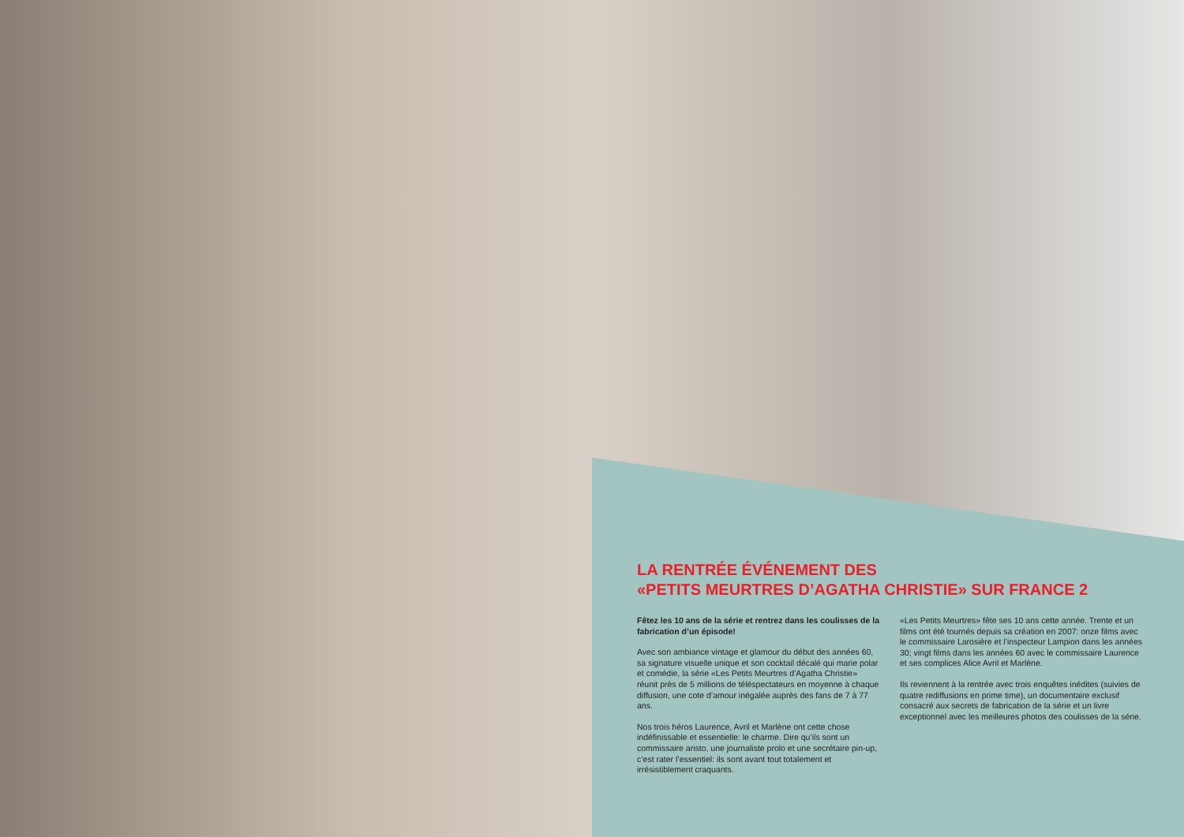LA RENTRÉE ÉVÉNEMENT DES
«PETITS MEURTRES D’AGATHA CHRISTIE» SUR FRANCE 2
Fêtez les 10 ans de la série et rentrez dans les coulisses de la fabrication d’un épisode!
Avec son ambiance vintage et glamour du début des années 60, sa signature visuelle unique et son cocktail décalé qui marie polar et comédie, la série «Les Petits Meurtres d’Agatha Christie» réunit près de 5 millions de téléspectateurs en moyenne à chaque diffusion, une cote d’amour inégalée auprès des fans de 7 à 77 ans.
Nos trois héros Laurence, Avril et Marlène ont cette chose indéfinissable et essentielle: le charme. Dire qu’ils sont un commissaire aristo, une journaliste prolo et une secrétaire pin-up, c’est rater l’essentiel: ils sont avant tout totalement et irrésistiblement craquants.
«Les Petits Meurtres» fête ses 10 ans cette année. Trente et un films ont été tournés depuis sa création en 2007: onze films avec le commissaire Larosière et l’inspecteur Lampion dans les années 30; vingt films dans les années 60 avec le commissaire Laurence et ses complices Alice Avril et Marlène.
Ils reviennent à la rentrée avec trois enquêtes inédites (suivies de quatre rediffusions en prime time), un documentaire exclusif consacré aux secrets de fabrication de la série et un livre exceptionnel avec les meilleures photos des coulisses de la série.